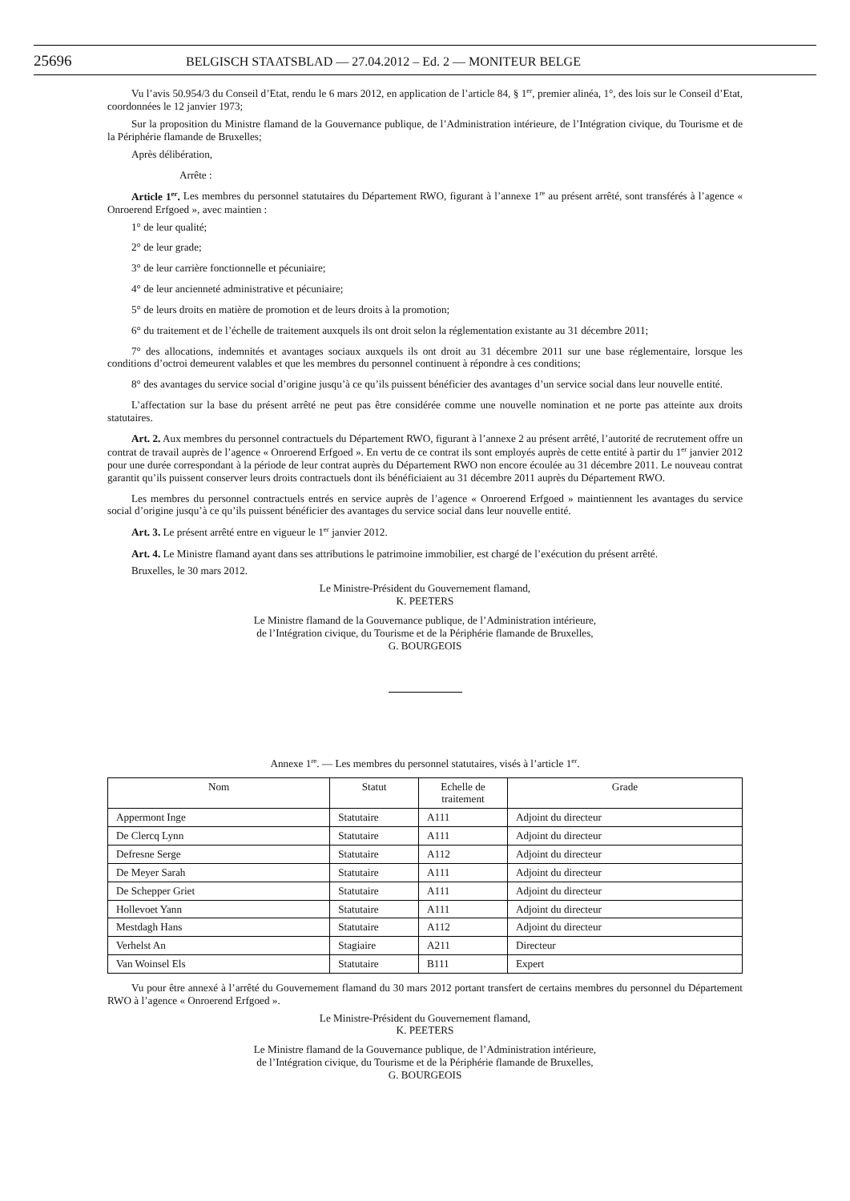25696 BELGISCH STAATSBLAD — 27.04.2012 – Ed. 2 — MONITEUR BELGE
Vu l’avis 50.954/3 du Conseil d’Etat, rendu le 6 mars 2012, en application de l’article 84, § 1<sup>er</sup>, premier alinéa, 1°, des lois sur le Conseil d’Etat, coordonnées le 12 janvier 1973;
Sur la proposition du Ministre flamand de la Gouvernance publique, de l’Administration intérieure, de l’Intégration civique, du Tourisme et de la Périphérie flamande de Bruxelles;
Après délibération,
Arrête :
Article 1<sup>er</sup>. Les membres du personnel statutaires du Département RWO, figurant à l’annexe 1<sup>re</sup> au présent arrêté, sont transférés à l’agence « Onroerend Erfgoed », avec maintien :
1° de leur qualité;
2° de leur grade;
3° de leur carrière fonctionnelle et pécuniaire;
4° de leur ancienneté administrative et pécuniaire;
5° de leurs droits en matière de promotion et de leurs droits à la promotion;
6° du traitement et de l’échelle de traitement auxquels ils ont droit selon la réglementation existante au 31 décembre 2011;
7° des allocations, indemnités et avantages sociaux auxquels ils ont droit au 31 décembre 2011 sur une base réglementaire, lorsque les conditions d’octroi demeurent valables et que les membres du personnel continuent à répondre à ces conditions;
8° des avantages du service social d’origine jusqu’à ce qu’ils puissent bénéficier des avantages d’un service social dans leur nouvelle entité.
L’affectation sur la base du présent arrêté ne peut pas être considérée comme une nouvelle nomination et ne porte pas atteinte aux droits statutaires.
Art. 2. Aux membres du personnel contractuels du Département RWO, figurant à l’annexe 2 au présent arrêté, l’autorité de recrutement offre un contrat de travail auprès de l’agence « Onroerend Erfgoed ». En vertu de ce contrat ils sont employés auprès de cette entité à partir du 1<sup>er</sup> janvier 2012 pour une durée correspondant à la période de leur contrat auprès du Département RWO non encore écoulée au 31 décembre 2011. Le nouveau contrat garantit qu’ils puissent conserver leurs droits contractuels dont ils bénéficiaient au 31 décembre 2011 auprès du Département RWO.
Les membres du personnel contractuels entrés en service auprès de l’agence « Onroerend Erfgoed » maintiennent les avantages du service social d’origine jusqu’à ce qu’ils puissent bénéficier des avantages du service social dans leur nouvelle entité.
Art. 3. Le présent arrêté entre en vigueur le 1<sup>er</sup> janvier 2012.
Art. 4. Le Ministre flamand ayant dans ses attributions le patrimoine immobilier, est chargé de l’exécution du présent arrêté.
Bruxelles, le 30 mars 2012.
Le Ministre-Président du Gouvernement flamand,
K. PEETERS
Le Ministre flamand de la Gouvernance publique, de l’Administration intérieure,
de l’Intégration civique, du Tourisme et de la Périphérie flamande de Bruxelles,
G. BOURGEOIS
Annexe 1<sup>re</sup>. — Les membres du personnel statutaires, visés à l’article 1<sup>er</sup>.
| Nom | Statut | Echelle de traitement | Grade |
| --- | --- | --- | --- |
| Appermont Inge | Statutaire | A111 | Adjoint du directeur |
| De Clercq Lynn | Statutaire | A111 | Adjoint du directeur |
| Defresne Serge | Statutaire | A112 | Adjoint du directeur |
| De Meyer Sarah | Statutaire | A111 | Adjoint du directeur |
| De Schepper Griet | Statutaire | A111 | Adjoint du directeur |
| Hollevoet Yann | Statutaire | A111 | Adjoint du directeur |
| Mestdagh Hans | Statutaire | A112 | Adjoint du directeur |
| Verhelst An | Stagiaire | A211 | Directeur |
| Van Woinsel Els | Statutaire | B111 | Expert |
Vu pour être annexé à l’arrêté du Gouvernement flamand du 30 mars 2012 portant transfert de certains membres du personnel du Département RWO à l’agence « Onroerend Erfgoed ».
Le Ministre-Président du Gouvernement flamand,
K. PEETERS
Le Ministre flamand de la Gouvernance publique, de l’Administration intérieure,
de l’Intégration civique, du Tourisme et de la Périphérie flamande de Bruxelles,
G. BOURGEOIS